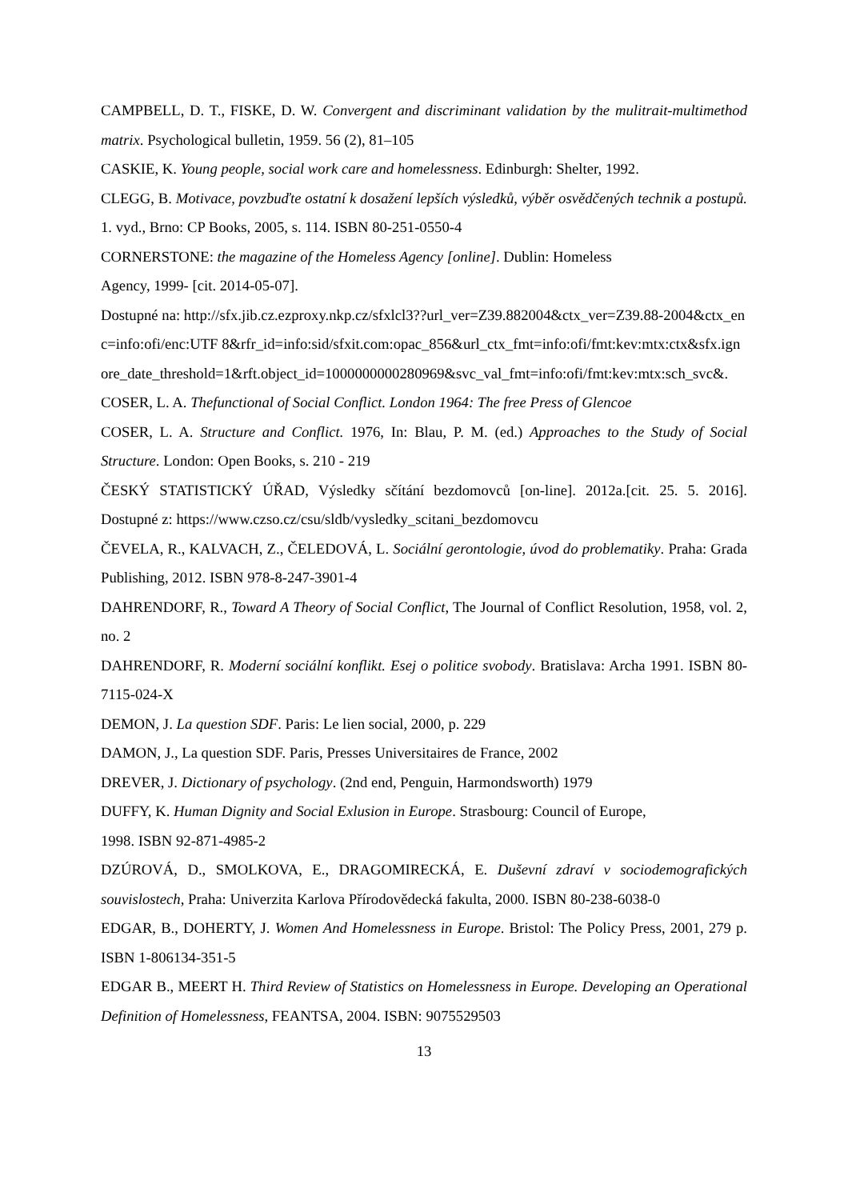CAMPBELL, D. T., FISKE, D. W. Convergent and discriminant validation by the mulitrait-multimethod matrix. Psychological bulletin, 1959. 56 (2), 81–105
CASKIE, K. Young people, social work care and homelessness. Edinburgh: Shelter, 1992.
CLEGG, B. Motivace, povzbuďte ostatní k dosažení lepších výsledků, výběr osvědčených technik a postupů. 1. vyd., Brno: CP Books, 2005, s. 114. ISBN 80-251-0550-4
CORNERSTONE: the magazine of the Homeless Agency [online]. Dublin: Homeless
Agency, 1999- [cit. 2014-05-07].
Dostupné na: http://sfx.jib.cz.ezproxy.nkp.cz/sfxlcl3??url_ver=Z39.882004&ctx_ver=Z39.88-2004&ctx_enc=info:ofi/enc:UTF 8&rfr_id=info:sid/sfxit.com:opac_856&url_ctx_fmt=info:ofi/fmt:kev:mtx:ctx&sfx.ignore_date_threshold=1&rft.object_id=1000000000280969&svc_val_fmt=info:ofi/fmt:kev:mtx:sch_svc&.
COSER, L. A. Thefunctional of Social Conflict. London 1964: The free Press of Glencoe
COSER, L. A. Structure and Conflict. 1976, In: Blau, P. M. (ed.) Approaches to the Study of Social Structure. London: Open Books, s. 210 - 219
ČESKÝ STATISTICKÝ ÚŘAD, Výsledky sčítání bezdomovců [on-line]. 2012a.[cit. 25. 5. 2016]. Dostupné z: https://www.czso.cz/csu/sldb/vysledky_scitani_bezdomovcu
ČEVELA, R., KALVACH, Z., ČELEDOVÁ, L. Sociální gerontologie, úvod do problematiky. Praha: Grada Publishing, 2012. ISBN 978-8-247-3901-4
DAHRENDORF, R., Toward A Theory of Social Conflict, The Journal of Conflict Resolution, 1958, vol. 2, no. 2
DAHRENDORF, R. Moderní sociální konflikt. Esej o politice svobody. Bratislava: Archa 1991. ISBN 80-7115-024-X
DEMON, J. La question SDF. Paris: Le lien social, 2000, p. 229
DAMON, J., La question SDF. Paris, Presses Universitaires de France, 2002
DREVER, J. Dictionary of psychology. (2nd end, Penguin, Harmondsworth) 1979
DUFFY, K. Human Dignity and Social Exlusion in Europe. Strasbourg: Council of Europe,
1998. ISBN 92-871-4985-2
DZÚROVÁ, D., SMOLKOVA, E., DRAGOMIRECKÁ, E. Duševní zdraví v sociodemografických souvislostech, Praha: Univerzita Karlova Přírodovědecká fakulta, 2000. ISBN 80-238-6038-0
EDGAR, B., DOHERTY, J. Women And Homelessness in Europe. Bristol: The Policy Press, 2001, 279 p. ISBN 1-806134-351-5
EDGAR B., MEERT H. Third Review of Statistics on Homelessness in Europe. Developing an Operational Definition of Homelessness, FEANTSA, 2004. ISBN: 9075529503
13